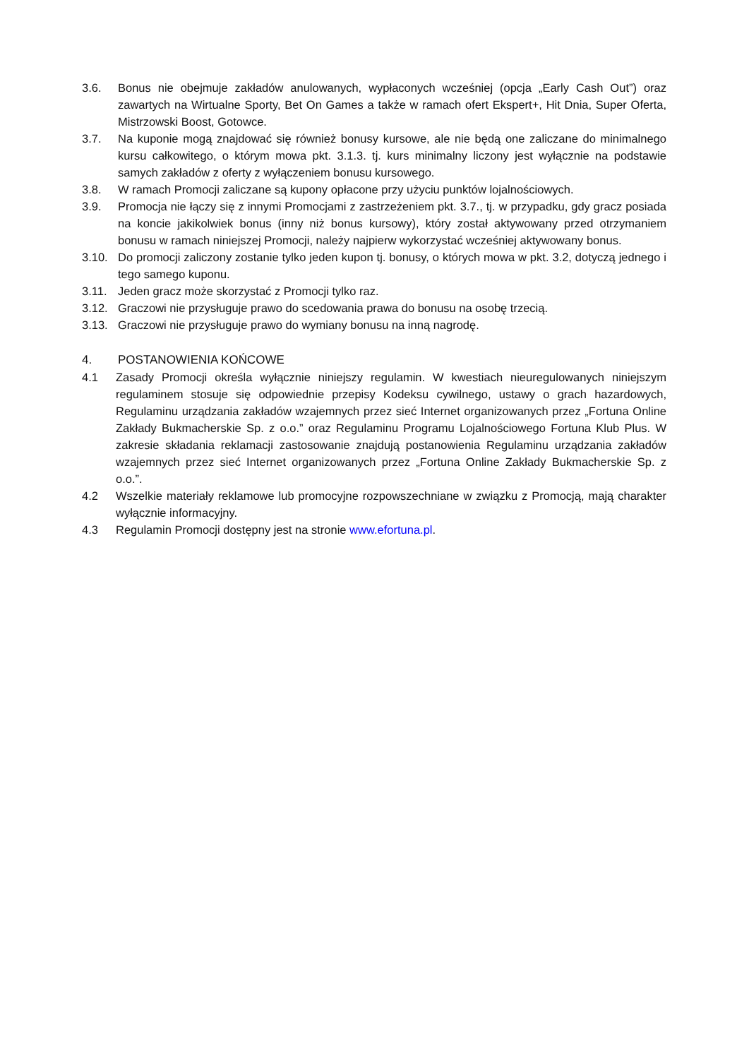3.6. Bonus nie obejmuje zakładów anulowanych, wypłaconych wcześniej (opcja „Early Cash Out”) oraz zawartych na Wirtualne Sporty, Bet On Games a także w ramach ofert Ekspert+, Hit Dnia, Super Oferta, Mistrzowski Boost, Gotowce.
3.7. Na kuponie mogą znajdować się również bonusy kursowe, ale nie będą one zaliczane do minimalnego kursu całkowitego, o którym mowa pkt. 3.1.3. tj. kurs minimalny liczony jest wyłącznie na podstawie samych zakładów z oferty z wyłączeniem bonusu kursowego.
3.8. W ramach Promocji zaliczane są kupony opłacone przy użyciu punktów lojalnościowych.
3.9. Promocja nie łączy się z innymi Promocjami z zastrzeżeniem pkt. 3.7., tj. w przypadku, gdy gracz posiada na koncie jakikolwiek bonus (inny niż bonus kursowy), który został aktywowany przed otrzymaniem bonusu w ramach niniejszej Promocji, należy najpierw wykorzystać wcześniej aktywowany bonus.
3.10. Do promocji zaliczony zostanie tylko jeden kupon tj. bonusy, o których mowa w pkt. 3.2, dotyczą jednego i tego samego kuponu.
3.11. Jeden gracz może skorzystać z Promocji tylko raz.
3.12. Graczowi nie przysługuje prawo do scedowania prawa do bonusu na osobę trzecią.
3.13. Graczowi nie przysługuje prawo do wymiany bonusu na inną nagrodę.
4. POSTANOWIENIA KOŃCOWE
4.1 Zasady Promocji określa wyłącznie niniejszy regulamin. W kwestiach nieuregulowanych niniejszym regulaminem stosuje się odpowiednie przepisy Kodeksu cywilnego, ustawy o grach hazardowych, Regulaminu urządzania zakładów wzajemnych przez sieć Internet organizowanych przez „Fortuna Online Zakłady Bukmacherskie Sp. z o.o.” oraz Regulaminu Programu Lojalnościowego Fortuna Klub Plus. W zakresie składania reklamacji zastosowanie znajdują postanowienia Regulaminu urządzania zakładów wzajemnych przez sieć Internet organizowanych przez „Fortuna Online Zakłady Bukmacherskie Sp. z o.o.”.
4.2 Wszelkie materiały reklamowe lub promocyjne rozpowszechniane w związku z Promocją, mają charakter wyłącznie informacyjny.
4.3 Regulamin Promocji dostępny jest na stronie www.efortuna.pl.